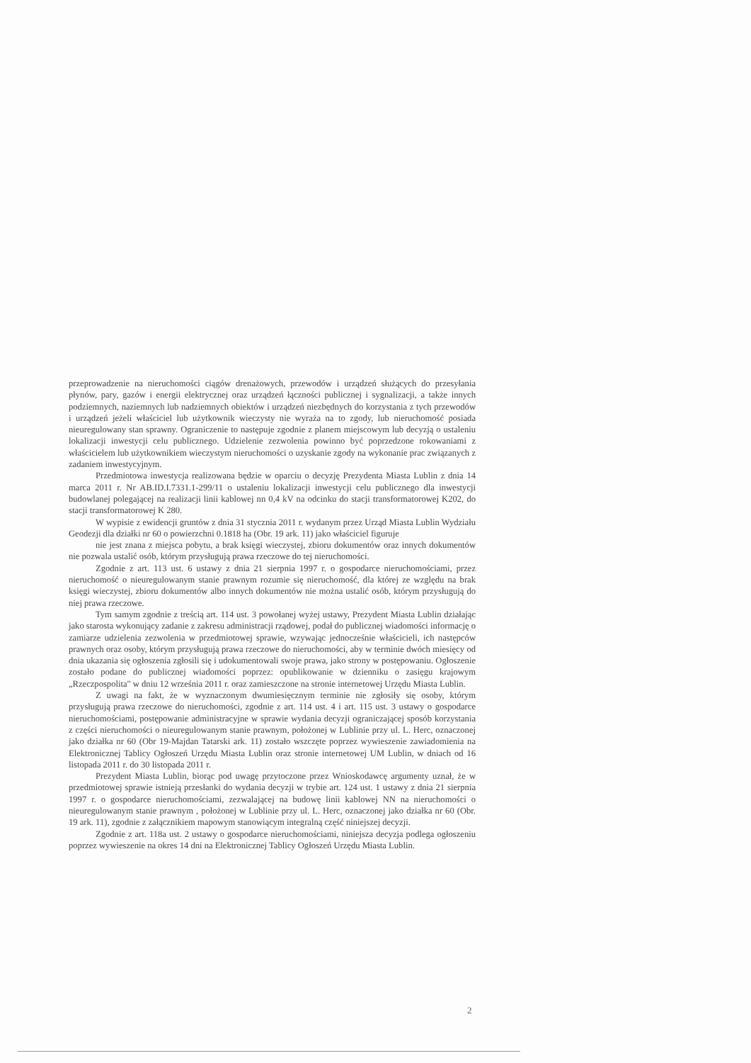przeprowadzenie na nieruchomości ciągów drenażowych, przewodów i urządzeń służących do przesyłania płynów, pary, gazów i energii elektrycznej oraz urządzeń łączności publicznej i sygnalizacji, a także innych podziemnych, naziemnych lub nadziemnych obiektów i urządzeń niezbędnych do korzystania z tych przewodów i urządzeń jeżeli właściciel lub użytkownik wieczysty nie wyraża na to zgody, lub nieruchomość posiada nieuregulowany stan sprawny. Ograniczenie to następuje zgodnie z planem miejscowym lub decyzją o ustaleniu lokalizacji inwestycji celu publicznego. Udzielenie zezwolenia powinno być poprzedzone rokowaniami z właścicielem lub użytkownikiem wieczystym nieruchomości o uzyskanie zgody na wykonanie prac związanych z zadaniem inwestycyjnym.
Przedmiotowa inwestycja realizowana będzie w oparciu o decyzję Prezydenta Miasta Lublin z dnia 14 marca 2011 r. Nr AB.ID.I.7331.1-299/11 o ustaleniu lokalizacji inwestycji celu publicznego dla inwestycji budowlanej polegającej na realizacji linii kablowej nn 0,4 kV na odcinku do stacji transformatorowej K202, do stacji transformatorowej K 280.
W wypisie z ewidencji gruntów z dnia 31 stycznia 2011 r. wydanym przez Urząd Miasta Lublin Wydziału Geodezji dla działki nr 60 o powierzchni 0.1818 ha (Obr. 19 ark. 11) jako właściciel figuruje
nie jest znana z miejsca pobytu, a brak księgi wieczystej, zbioru dokumentów oraz innych dokumentów nie pozwala ustalić osób, którym przysługują prawa rzeczowe do tej nieruchomości.
Zgodnie z art. 113 ust. 6 ustawy z dnia 21 sierpnia 1997 r. o gospodarce nieruchomościami, przez nieruchomość o nieuregulowanym stanie prawnym rozumie się nieruchomość, dla której ze względu na brak księgi wieczystej, zbioru dokumentów albo innych dokumentów nie można ustalić osób, którym przysługują do niej prawa rzeczowe.
Tym samym zgodnie z treścią art. 114 ust. 3 powołanej wyżej ustawy, Prezydent Miasta Lublin działając jako starosta wykonujący zadanie z zakresu administracji rządowej, podał do publicznej wiadomości informację o zamiarze udzielenia zezwolenia w przedmiotowej sprawie, wzywając jednocześnie właścicieli, ich następców prawnych oraz osoby, którym przysługują prawa rzeczowe do nieruchomości, aby w terminie dwóch miesięcy od dnia ukazania się ogłoszenia zgłosili się i udokumentowali swoje prawa, jako strony w postępowaniu. Ogłoszenie zostało podane do publicznej wiadomości poprzez: opublikowanie w dzienniku o zasięgu krajowym „Rzeczpospolita" w dniu 12 września 2011 r. oraz zamieszczone na stronie internetowej Urzędu Miasta Lublin.
Z uwagi na fakt, że w wyznaczonym dwumiesięcznym terminie nie zgłosiły się osoby, którym przysługują prawa rzeczowe do nieruchomości, zgodnie z art. 114 ust. 4 i art. 115 ust. 3 ustawy o gospodarce nieruchomościami, postępowanie administracyjne w sprawie wydania decyzji ograniczającej sposób korzystania z części nieruchomości o nieuregulowanym stanie prawnym, położonej w Lublinie przy ul. L. Herc, oznaczonej jako działka nr 60 (Obr 19-Majdan Tatarski ark. 11) zostało wszczęte poprzez wywieszenie zawiadomienia na Elektronicznej Tablicy Ogłoszeń Urzędu Miasta Lublin oraz stronie internetowej UM Lublin, w dniach od 16 listopada 2011 r. do 30 listopada 2011 r.
Prezydent Miasta Lublin, biorąc pod uwagę przytoczone przez Wnioskodawcę argumenty uznał, że w przedmiotowej sprawie istnieją przesłanki do wydania decyzji w trybie art. 124 ust. 1 ustawy z dnia 21 sierpnia 1997 r. o gospodarce nieruchomościami, zezwalającej na budowę linii kablowej NN na nieruchomości o nieuregulowanym stanie prawnym , położonej w Lublinie przy ul. L. Herc, oznaczonej jako działka nr 60 (Obr. 19 ark. 11), zgodnie z załącznikiem mapowym stanowiącym integralną część niniejszej decyzji.
Zgodnie z art. 118a ust. 2 ustawy o gospodarce nieruchomościami, niniejsza decyzja podlega ogłoszeniu poprzez wywieszenie na okres 14 dni na Elektronicznej Tablicy Ogłoszeń Urzędu Miasta Lublin.
2